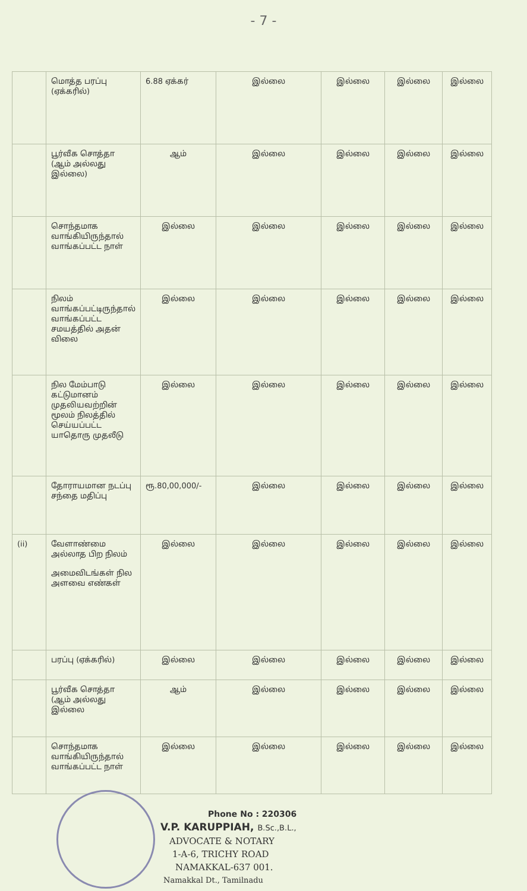- 7 -
| | மொத்த பரப்பு (ஏக்கரில்) | 6.88 ஏக்கர் | இல்லை | இல்லை | இல்லை | இல்லை |
| | பூர்வீக சொத்தா (ஆம் அல்லது இல்லை) | ஆம் | இல்லை | இல்லை | இல்லை | இல்லை |
| | சொந்தமாக வாங்கியிருந்தால் வாங்கப்பட்ட நாள் | இல்லை | இல்லை | இல்லை | இல்லை | இல்லை |
| | நிலம் வாங்கப்பட்டிருந்தால் வாங்கப்பட்ட சமயத்தில் அதன் விலை | இல்லை | இல்லை | இல்லை | இல்லை | இல்லை |
| | நில மேம்பாடு கட்டுமானம் முதலியவற்றின் மூலம் நிலத்தில் செய்யப்பட்ட யாதொரு முதலீடு | இல்லை | இல்லை | இல்லை | இல்லை | இல்லை |
| | தோராயமான நடப்பு சந்தை மதிப்பு | ரூ.80,00,000/- | இல்லை | இல்லை | இல்லை | இல்லை |
| (ii) | வேளாண்மை அல்லாத பிற நிலம் அமைவிடங்கள் நில அளவை எண்கள் | இல்லை | இல்லை | இல்லை | இல்லை | இல்லை |
| | பரப்பு (ஏக்கரில்) | இல்லை | இல்லை | இல்லை | இல்லை | இல்லை |
| | பூர்வீக சொத்தா (ஆம் அல்லது இல்லை | ஆம் | இல்லை | இல்லை | இல்லை | இல்லை |
| | சொந்தமாக வாங்கியிருந்தால் வாங்கப்பட்ட நாள் | இல்லை | இல்லை | இல்லை | இல்லை | இல்லை |
Phone No : 220306
V.P. KARUPPIAH, B.Sc.,B.L.,
ADVOCATE & NOTARY
1-A-6, TRICHY ROAD
NAMAKKAL-637 001.
Namakkal Dt., Tamilnadu